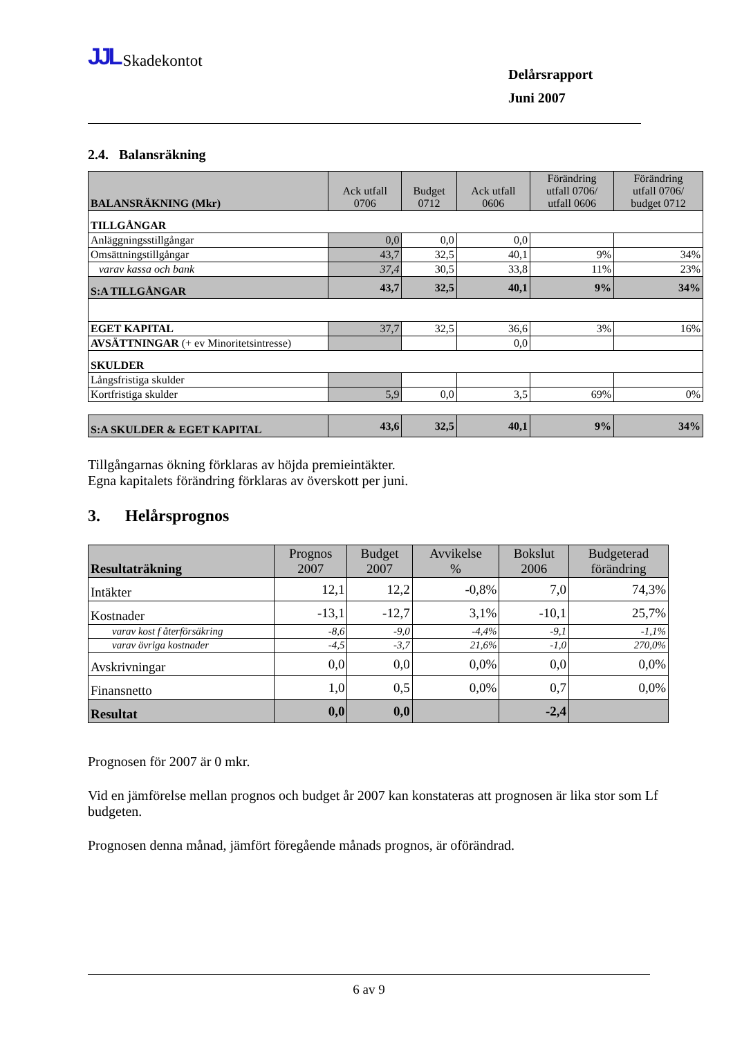JJL Skadekontot
Delårsrapport
Juni 2007
2.4. Balansräkning
| BALANSRÄKNING (Mkr) | Ack utfall 0706 | Budget 0712 | Ack utfall 0606 | Förändring utfall 0706/ utfall 0606 | Förändring utfall 0706/ budget 0712 |
| --- | --- | --- | --- | --- | --- |
| TILLGÅNGAR | | | | | |
| Anläggningsstillgångar | 0,0 | 0,0 | 0,0 | | |
| Omsättningstillgångar | 43,7 | 32,5 | 40,1 | 9% | 34% |
| varav kassa och bank | 37,4 | 30,5 | 33,8 | 11% | 23% |
| S:A TILLGÅNGAR | 43,7 | 32,5 | 40,1 | 9% | 34% |
| EGET KAPITAL | 37,7 | 32,5 | 36,6 | 3% | 16% |
| AVSÄTTNINGAR (+ ev Minoritetsintresse) | | | 0,0 | | |
| SKULDER | | | | | |
| Långsfristiga skulder | | | | | |
| Kortfristiga skulder | 5,9 | 0,0 | 3,5 | 69% | 0% |
| S:A SKULDER & EGET KAPITAL | 43,6 | 32,5 | 40,1 | 9% | 34% |
Tillgångarnas ökning förklaras av höjda premieintäkter.
Egna kapitalets förändring förklaras av överskott per juni.
3. Helårsprognos
| Resultaträkning | Prognos 2007 | Budget 2007 | Avvikelse % | Bokslut 2006 | Budgeterad förändring |
| --- | --- | --- | --- | --- | --- |
| Intäkter | 12,1 | 12,2 | -0,8% | 7,0 | 74,3% |
| Kostnader | -13,1 | -12,7 | 3,1% | -10,1 | 25,7% |
| varav kost f återförsäkring | -8,6 | -9,0 | -4,4% | -9,1 | -1,1% |
| varav övriga kostnader | -4,5 | -3,7 | 21,6% | -1,0 | 270,0% |
| Avskrivningar | 0,0 | 0,0 | 0,0% | 0,0 | 0,0% |
| Finansnetto | 1,0 | 0,5 | 0,0% | 0,7 | 0,0% |
| Resultat | 0,0 | 0,0 | | -2,4 | |
Prognosen för 2007 är 0 mkr.
Vid en jämförelse mellan prognos och budget år 2007 kan konstateras att prognosen är lika stor som Lf budgeten.
Prognosen denna månad, jämfört föregående månads prognos, är oförändrad.
6 av 9